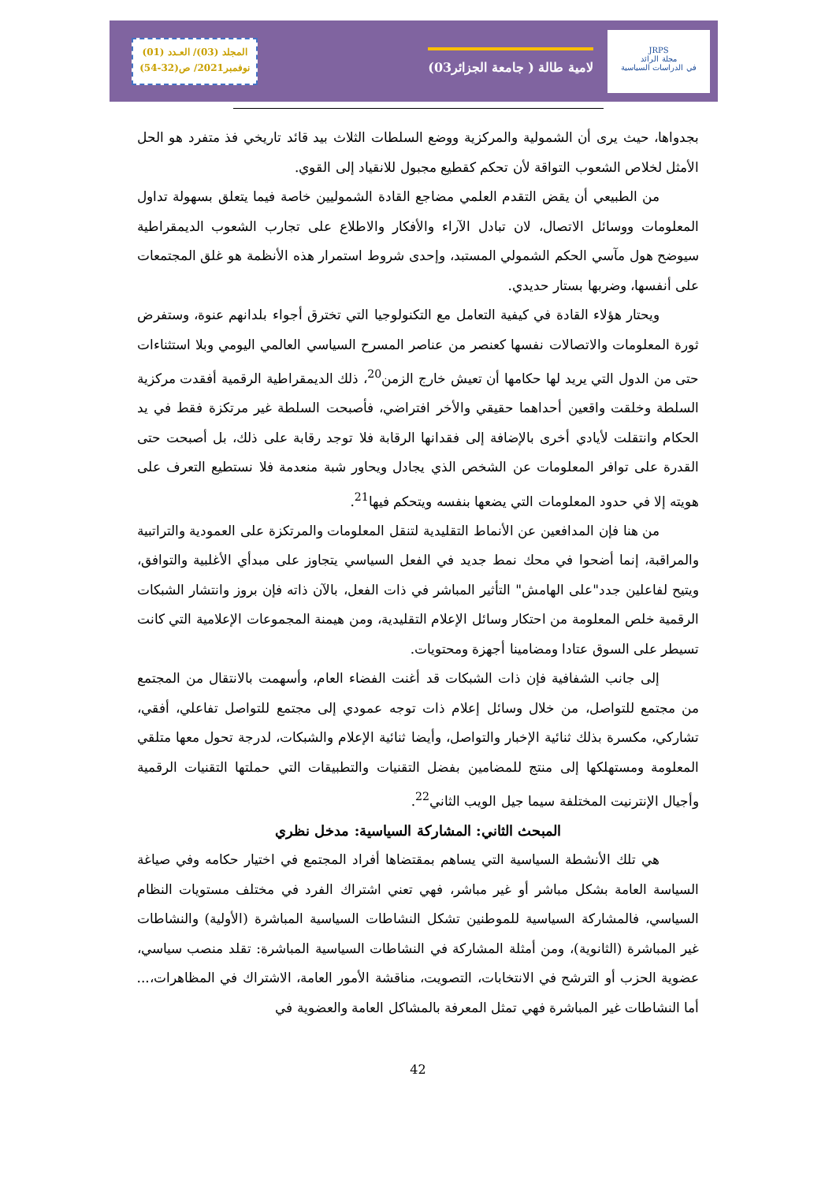المجلد (03)/ العـدد (01)
نوفمبر2021/ ص(32-54)
لامية طالة ( جامعة الجزائر03)
JRPS
مجلة الرائد
في الدراسات السياسية
بجدواها، حيث يرى أن الشمولية والمركزية ووضع السلطات الثلاث بيد قائد تاريخي فذ متفرد هو الحل الأمثل لخلاص الشعوب التواقة لأن تحكم كقطيع مجبول للانقياد إلى القوي.
من الطبيعي أن يقض التقدم العلمي مضاجع القادة الشموليين خاصة فيما يتعلق بسهولة تداول المعلومات ووسائل الاتصال، لان تبادل الآراء والأفكار والاطلاع على تجارب الشعوب الديمقراطية سيوضح هول مآسي الحكم الشمولي المستبد، وإحدى شروط استمرار هذه الأنظمة هو غلق المجتمعات على أنفسها، وضربها بستار حديدي.
ويحتار هؤلاء القادة في كيفية التعامل مع التكنولوجيا التي تخترق أجواء بلدانهم عنوة، وستفرض ثورة المعلومات والاتصالات نفسها كعنصر من عناصر المسرح السياسي العالمي اليومي وبلا استثناءات حتى من الدول التي يريد لها حكامها أن تعيش خارج الزمن<sup>20</sup>، ذلك الديمقراطية الرقمية أفقدت مركزية السلطة وخلقت واقعين أحداهما حقيقي والأخر افتراضي، فأصبحت السلطة غير مرتكزة فقط في يد الحكام وانتقلت لأيادي أخرى بالإضافة إلى فقدانها الرقابة فلا توجد رقابة على ذلك، بل أصبحت حتى القدرة على توافر المعلومات عن الشخص الذي يجادل ويحاور شبة منعدمة فلا نستطيع التعرف على هويته إلا في حدود المعلومات التي يضعها بنفسه ويتحكم فيها<sup>21</sup>.
من هنا فإن المدافعين عن الأنماط التقليدية لتنقل المعلومات والمرتكزة على العمودية والتراتبية والمراقبة، إنما أضحوا في محك نمط جديد في الفعل السياسي يتجاوز على مبدأي الأغلبية والتوافق، ويتيح لفاعلين جدد"على الهامش" التأثير المباشر في ذات الفعل، بالآن ذاته فإن بروز وانتشار الشبكات الرقمية خلص المعلومة من احتكار وسائل الإعلام التقليدية، ومن هيمنة المجموعات الإعلامية التي كانت تسيطر على السوق عتادا ومضامينا أجهزة ومحتويات.
إلى جانب الشفافية فإن ذات الشبكات قد أغنت الفضاء العام، وأسهمت بالانتقال من المجتمع من مجتمع للتواصل، من خلال وسائل إعلام ذات توجه عمودي إلى مجتمع للتواصل تفاعلي، أفقي، تشاركي، مكسرة بذلك ثنائية الإخبار والتواصل، وأيضا ثنائية الإعلام والشبكات، لدرجة تحول معها متلقي المعلومة ومستهلكها إلى منتج للمضامين بفضل التقنيات والتطبيقات التي حملتها التقنيات الرقمية وأجيال الإنترنيت المختلفة سيما جيل الويب الثاني<sup>22</sup>.
المبحث الثاني: المشاركة السياسية: مدخل نظري
هي تلك الأنشطة السياسية التي يساهم بمقتضاها أفراد المجتمع في اختيار حكامه وفي صياغة السياسة العامة بشكل مباشر أو غير مباشر، فهي تعني اشتراك الفرد في مختلف مستويات النظام السياسي، فالمشاركة السياسية للموطنين تشكل النشاطات السياسية المباشرة (الأولية) والنشاطات غير المباشرة (الثانوية)، ومن أمثلة المشاركة في النشاطات السياسية المباشرة: تقلد منصب سياسي، عضوية الحزب أو الترشح في الانتخابات، التصويت، مناقشة الأمور العامة، الاشتراك في المظاهرات،... أما النشاطات غير المباشرة فهي تمثل المعرفة بالمشاكل العامة والعضوية في
42